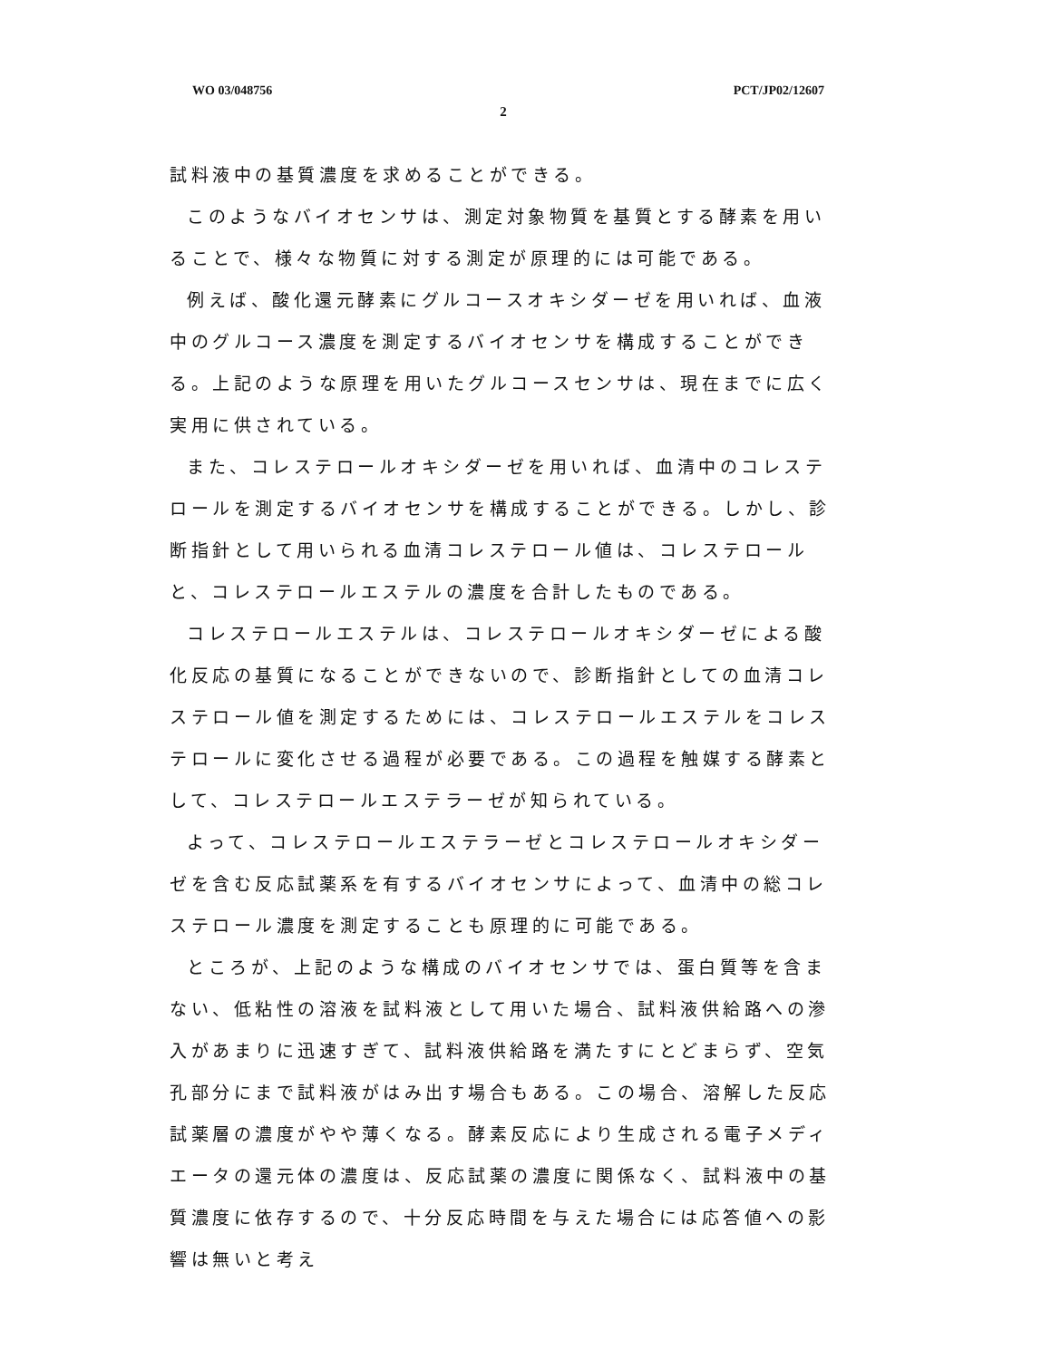WO 03/048756 PCT/JP02/12607
2
試料液中の基質濃度を求めることができる。
このようなバイオセンサは、測定対象物質を基質とする酵素を用いることで、様々な物質に対する測定が原理的には可能である。
例えば、酸化還元酵素にグルコースオキシダーゼを用いれば、血液中のグルコース濃度を測定するバイオセンサを構成することができる。上記のような原理を用いたグルコースセンサは、現在までに広く実用に供されている。
また、コレステロールオキシダーゼを用いれば、血清中のコレステロールを測定するバイオセンサを構成することができる。しかし、診断指針として用いられる血清コレステロール値は、コレステロールと、コレステロールエステルの濃度を合計したものである。
コレステロールエステルは、コレステロールオキシダーゼによる酸化反応の基質になることができないので、診断指針としての血清コレステロール値を測定するためには、コレステロールエステルをコレステロールに変化させる過程が必要である。この過程を触媒する酵素として、コレステロールエステラーゼが知られている。
よって、コレステロールエステラーゼとコレステロールオキシダーゼを含む反応試薬系を有するバイオセンサによって、血清中の総コレステロール濃度を測定することも原理的に可能である。
ところが、上記のような構成のバイオセンサでは、蛋白質等を含まない、低粘性の溶液を試料液として用いた場合、試料液供給路への滲入があまりに迅速すぎて、試料液供給路を満たすにとどまらず、空気孔部分にまで試料液がはみ出す場合もある。この場合、溶解した反応試薬層の濃度がやや薄くなる。酵素反応により生成される電子メディエータの還元体の濃度は、反応試薬の濃度に関係なく、試料液中の基質濃度に依存するので、十分反応時間を与えた場合には応答値への影響は無いと考え